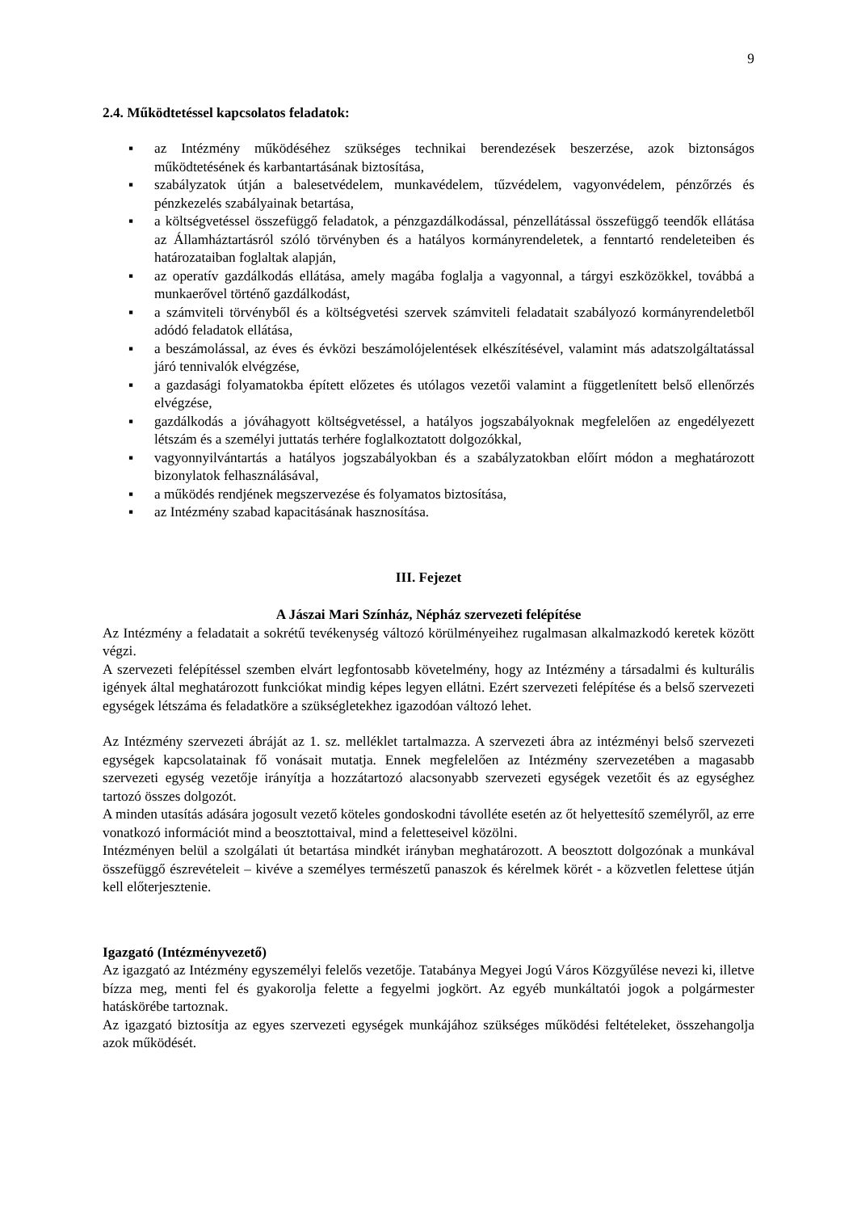9
2.4. Működtetéssel kapcsolatos feladatok:
▪ az Intézmény működéséhez szükséges technikai berendezések beszerzése, azok biztonságos működtetésének és karbantartásának biztosítása,
▪ szabályzatok útján a balesetvédelem, munkavédelem, tűzvédelem, vagyonvédelem, pénzőrzés és pénzkezelés szabályainak betartása,
▪ a költségvetéssel összefüggő feladatok, a pénzgazdálkodással, pénzellátással összefüggő teendők ellátása az Államháztartásról szóló törvényben és a hatályos kormányrendeletek, a fenntartó rendeleteiben és határozataiban foglaltak alapján,
▪ az operatív gazdálkodás ellátása, amely magába foglalja a vagyonnal, a tárgyi eszközökkel, továbbá a munkaerővel történő gazdálkodást,
▪ a számviteli törvényből és a költségvetési szervek számviteli feladatait szabályozó kormányrendeletből adódó feladatok ellátása,
▪ a beszámolással, az éves és évközi beszámolójelentések elkészítésével, valamint más adatszolgáltatással járó tennivalók elvégzése,
▪ a gazdasági folyamatokba épített előzetes és utólagos vezetői valamint a függetlenített belső ellenőrzés elvégzése,
▪ gazdálkodás a jóváhagyott költségvetéssel, a hatályos jogszabályoknak megfelelően az engedélyezett létszám és a személyi juttatás terhére foglalkoztatott dolgozókkal,
▪ vagyonnyilvántartás a hatályos jogszabályokban és a szabályzatokban előírt módon a meghatározott bizonylatok felhasználásával,
▪ a működés rendjének megszervezése és folyamatos biztosítása,
▪ az Intézmény szabad kapacitásának hasznosítása.
III. Fejezet
A Jászai Mari Színház, Népház szervezeti felépítése
Az Intézmény a feladatait a sokrétű tevékenység változó körülményeihez rugalmasan alkalmazkodó keretek között végzi.
A szervezeti felépítéssel szemben elvárt legfontosabb követelmény, hogy az Intézmény a társadalmi és kulturális igények által meghatározott funkciókat mindig képes legyen ellátni. Ezért szervezeti felépítése és a belső szervezeti egységek létszáma és feladatköre a szükségletekhez igazodóan változó lehet.
Az Intézmény szervezeti ábráját az 1. sz. melléklet tartalmazza. A szervezeti ábra az intézményi belső szervezeti egységek kapcsolatainak fő vonásait mutatja. Ennek megfelelően az Intézmény szervezetében a magasabb szervezeti egység vezetője irányítja a hozzátartozó alacsonyabb szervezeti egységek vezetőit és az egységhez tartozó összes dolgozót.
A minden utasítás adására jogosult vezető köteles gondoskodni távolléte esetén az őt helyettesítő személyről, az erre vonatkozó információt mind a beosztottaival, mind a feletteseivel közölni.
Intézményen belül a szolgálati út betartása mindkét irányban meghatározott. A beosztott dolgozónak a munkával összefüggő észrevételeit – kivéve a személyes természetű panaszok és kérelmek körét - a közvetlen felettese útján kell előterjesztenie.
Igazgató (Intézményvezető)
Az igazgató az Intézmény egyszemélyi felelős vezetője. Tatabánya Megyei Jogú Város Közgyűlése nevezi ki, illetve bízza meg, menti fel és gyakorolja felette a fegyelmi jogkört. Az egyéb munkáltatói jogok a polgármester hatáskörébe tartoznak.
Az igazgató biztosítja az egyes szervezeti egységek munkájához szükséges működési feltételeket, összehangolja azok működését.